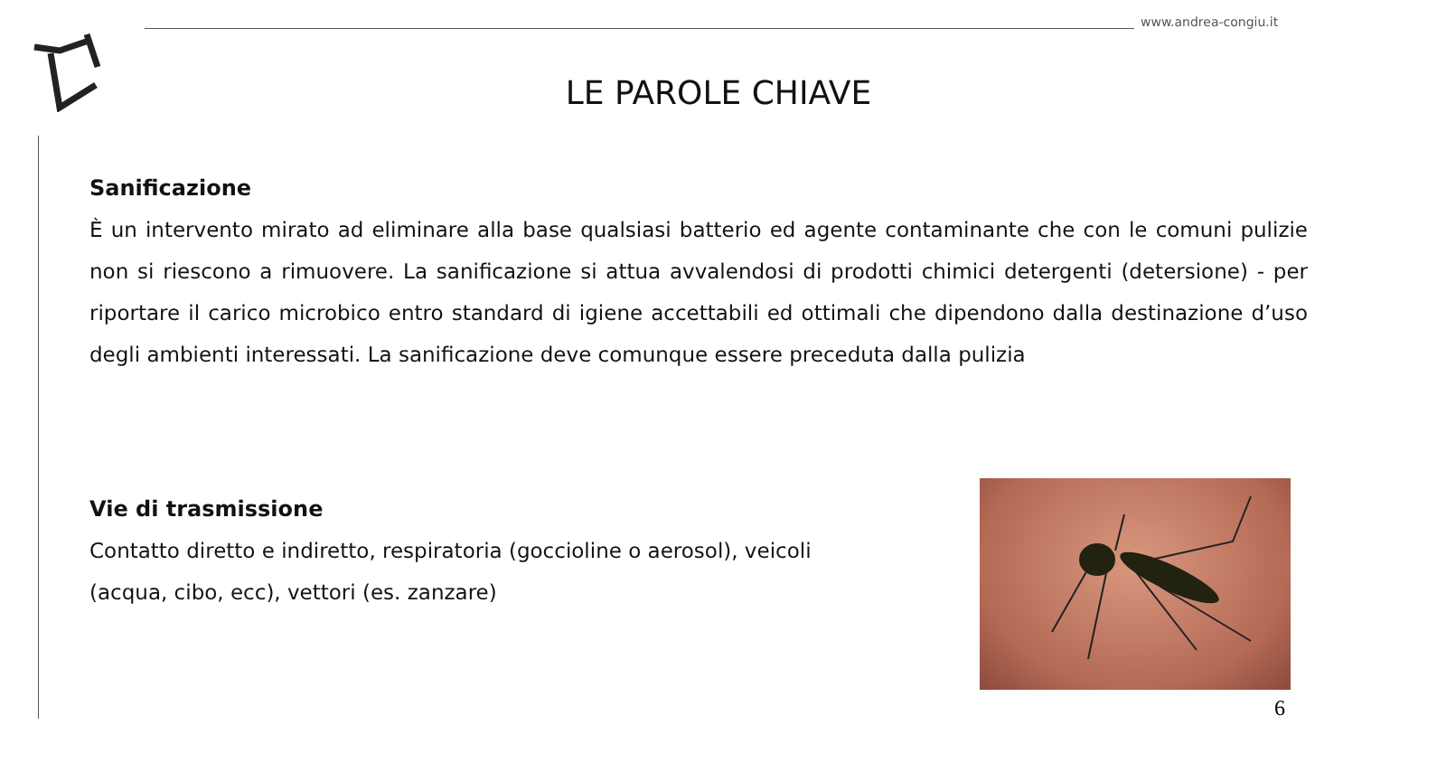www.andrea-congiu.it
LE PAROLE CHIAVE
Sanificazione
È un intervento mirato ad eliminare alla base qualsiasi batterio ed agente contaminante che con le comuni pulizie non si riescono a rimuovere. La sanificazione si attua avvalendosi di prodotti chimici detergenti (detersione) - per riportare il carico microbico entro standard di igiene accettabili ed ottimali che dipendono dalla destinazione d’uso degli ambienti interessati. La sanificazione deve comunque essere preceduta dalla pulizia
Vie di trasmissione
Contatto diretto e indiretto, respiratoria (goccioline o aerosol), veicoli (acqua, cibo, ecc), vettori (es. zanzare)
6